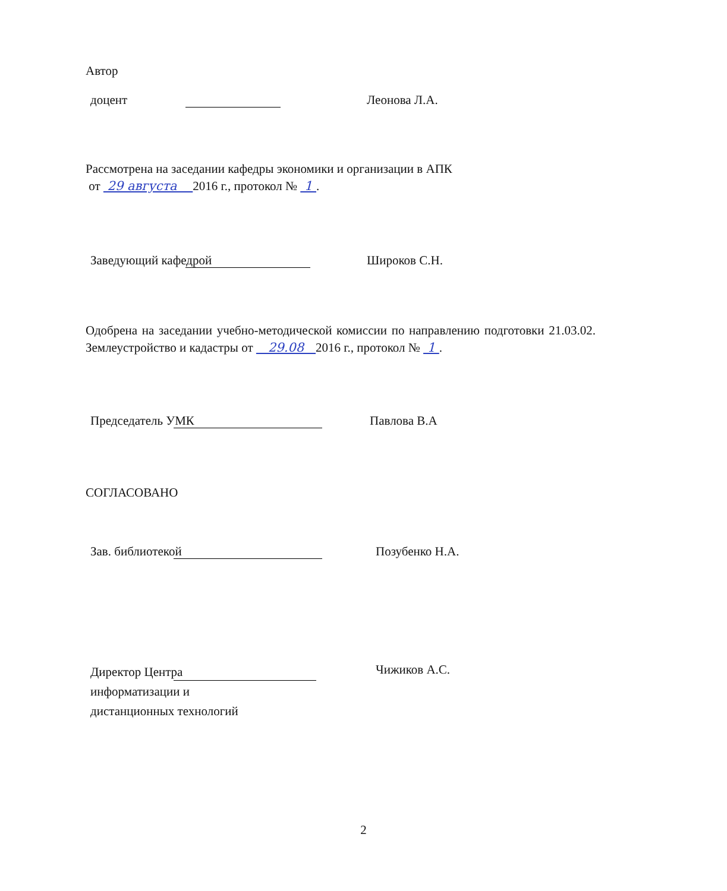Автор
доцент
Леонова Л.А.
Рассмотрена на заседании кафедры экономики и организации в АПК
от 29 августа 2016 г., протокол № 1 .
Заведующий кафедрой
Широков С.Н.
Одобрена на заседании учебно-методической комиссии по направлению подготовки 21.03.02. Землеустройство и кадастры от 29.08 2016 г., протокол № 1 .
Председатель УМК
Павлова В.А
СОГЛАСОВАНО
Зав. библиотекой
Позубенко Н.А.
Директор Центра информатизации и дистанционных технологий
Чижиков А.С.
2